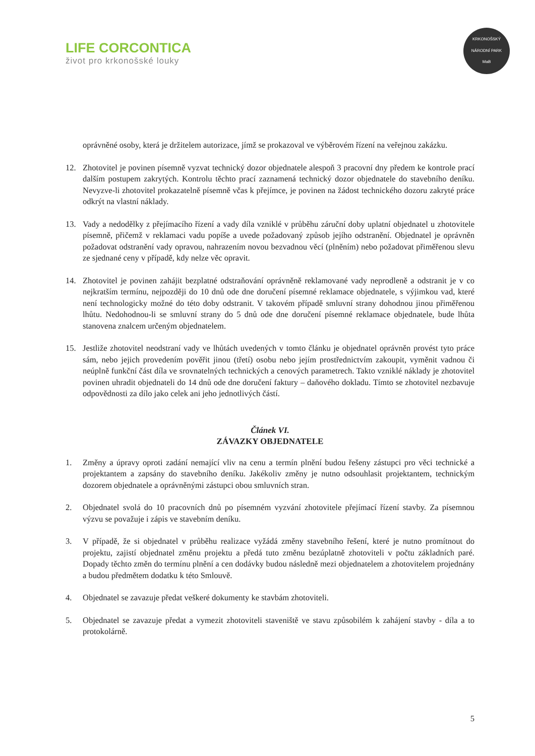LIFE CORCONTICA
život pro krkonošské louky
KRKONOŠSKÝ NÁRODNÍ PARK
MaB
oprávněné osoby, která je držitelem autorizace, jímž se prokazoval ve výběrovém řízení na veřejnou zakázku.
12. Zhotovitel je povinen písemně vyzvat technický dozor objednatele alespoň 3 pracovní dny předem ke kontrole prací dalším postupem zakrytých. Kontrolu těchto prací zaznamená technický dozor objednatele do stavebního deníku. Nevyzve-li zhotovitel prokazatelně písemně včas k přejímce, je povinen na žádost technického dozoru zakryté práce odkrýt na vlastní náklady.
13. Vady a nedodělky z přejímacího řízení a vady díla vzniklé v průběhu záruční doby uplatní objednatel u zhotovitele písemně, přičemž v reklamaci vadu popíše a uvede požadovaný způsob jejího odstranění. Objednatel je oprávněn požadovat odstranění vady opravou, nahrazením novou bezvadnou věcí (plněním) nebo požadovat přiměřenou slevu ze sjednané ceny v případě, kdy nelze věc opravit.
14. Zhotovitel je povinen zahájit bezplatné odstraňování oprávněně reklamované vady neprodleně a odstranit je v co nejkratším termínu, nejpozději do 10 dnů ode dne doručení písemné reklamace objednatele, s výjimkou vad, které není technologicky možné do této doby odstranit. V takovém případě smluvní strany dohodnou jinou přiměřenou lhůtu. Nedohodnou-li se smluvní strany do 5 dnů ode dne doručení písemné reklamace objednatele, bude lhůta stanovena znalcem určeným objednatelem.
15. Jestliže zhotovitel neodstraní vady ve lhůtách uvedených v tomto článku je objednatel oprávněn provést tyto práce sám, nebo jejich provedením pověřit jinou (třetí) osobu nebo jejím prostřednictvím zakoupit, vyměnit vadnou či neúplně funkční část díla ve srovnatelných technických a cenových parametrech. Takto vzniklé náklady je zhotovitel povinen uhradit objednateli do 14 dnů ode dne doručení faktury – daňového dokladu. Tímto se zhotovitel nezbavuje odpovědnosti za dílo jako celek ani jeho jednotlivých částí.
Článek VI.
ZÁVAZKY OBJEDNATELE
1. Změny a úpravy oproti zadání nemající vliv na cenu a termín plnění budou řešeny zástupci pro věci technické a projektantem a zapsány do stavebního deníku. Jakékoliv změny je nutno odsouhlasit projektantem, technickým dozorem objednatele a oprávněnými zástupci obou smluvních stran.
2. Objednatel svolá do 10 pracovních dnů po písemném vyzvání zhotovitele přejímací řízení stavby. Za písemnou výzvu se považuje i zápis ve stavebním deníku.
3. V případě, že si objednatel v průběhu realizace vyžádá změny stavebního řešení, které je nutno promítnout do projektu, zajistí objednatel změnu projektu a předá tuto změnu bezúplatně zhotoviteli v počtu základních paré. Dopady těchto změn do termínu plnění a cen dodávky budou následně mezi objednatelem a zhotovitelem projednány a budou předmětem dodatku k této Smlouvě.
4. Objednatel se zavazuje předat veškeré dokumenty ke stavbám zhotoviteli.
5. Objednatel se zavazuje předat a vymezit zhotoviteli staveniště ve stavu způsobilém k zahájení stavby - díla a to protokolárně.
5